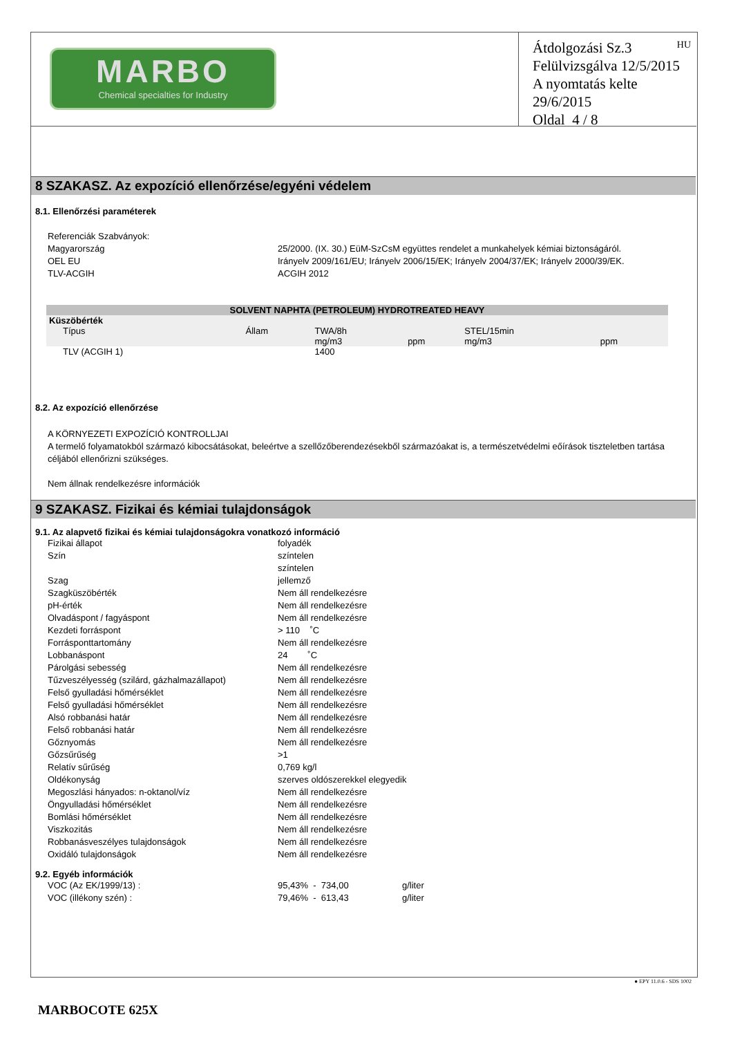MARBO
Chemical specialties for Industry
HU Átdolgozási Sz.3
Felülvizsgálva 12/5/2015
A nyomtatás kelte 29/6/2015
Oldal 4 / 8
8 SZAKASZ. Az expozíció ellenőrzése/egyéni védelem
8.1. Ellenőrzési paraméterek
Referenciák Szabványok:
Magyarország 25/2000. (IX. 30.) EüM-SzCsM együttes rendelet a munkahelyek kémiai biztonságáról.
OEL EU Irányelv 2009/161/EU; Irányelv 2006/15/EK; Irányelv 2004/37/EK; Irányelv 2000/39/EK.
TLV-ACGIH ACGIH 2012
| SOLVENT NAPHTA (PETROLEUM) HYDROTREATED HEAVY | | | | | | |
| --- | --- | --- | --- | --- | --- | --- |
| Küszöbérték | | | | | | |
| Típus | Állam | TWA/8h | | STEL/15min | | |
| | | mg/m3 | ppm | mg/m3 | ppm | |
| TLV (ACGIH 1) | | 1400 | | | | |
8.2. Az expozíció ellenőrzése
A KÖRNYEZETI EXPOZÍCIÓ KONTROLLJAI
A termelő folyamatokból származó kibocsátásokat, beleértve a szellőzőberendezésekből származóakat is, a természetvédelmi eőírások tiszteletben tartása céljából ellenőrizni szükséges.
Nem állnak rendelkezésre információk
9 SZAKASZ. Fizikai és kémiai tulajdonságok
9.1. Az alapvető fizikai és kémiai tulajdonságokra vonatkozó információ
Fizikai állapot folyadék
Szín színtelen
színtelen
Szag jellemző
Szagküszöbérték Nem áll rendelkezésre
pH-érték Nem áll rendelkezésre
Olvadáspont / fagyáspont Nem áll rendelkezésre
Kezdeti forráspont > 110 ˚C
Forrásponttartomány Nem áll rendelkezésre
Lobbanáspont 24 ˚C
Párolgási sebesség Nem áll rendelkezésre
Tűzveszélyesség (szilárd, gázhalmazállapot) Nem áll rendelkezésre
Felső gyulladási hőmérséklet Nem áll rendelkezésre
Felső gyulladási hőmérséklet Nem áll rendelkezésre
Alsó robbanási határ Nem áll rendelkezésre
Felső robbanási határ Nem áll rendelkezésre
Gőznyomás Nem áll rendelkezésre
Gőzsűrűség >1
Relatív sűrűség 0,769 kg/l
Oldékonyság szerves oldószerekkel elegyedik
Megoszlási hányados: n-oktanol/víz Nem áll rendelkezésre
Öngyulladási hőmérséklet Nem áll rendelkezésre
Bomlási hőmérséklet Nem áll rendelkezésre
Viszkozitás Nem áll rendelkezésre
Robbanásveszélyes tulajdonságok Nem áll rendelkezésre
Oxidáló tulajdonságok Nem áll rendelkezésre
9.2. Egyéb információk
VOC (Az EK/1999/13) : 95,43% - 734,00 g/liter
VOC (illékony szén) : 79,46% - 613,43 g/liter
● EPY 11.0.6 - SDS 1002
MARBOCOTE 625X